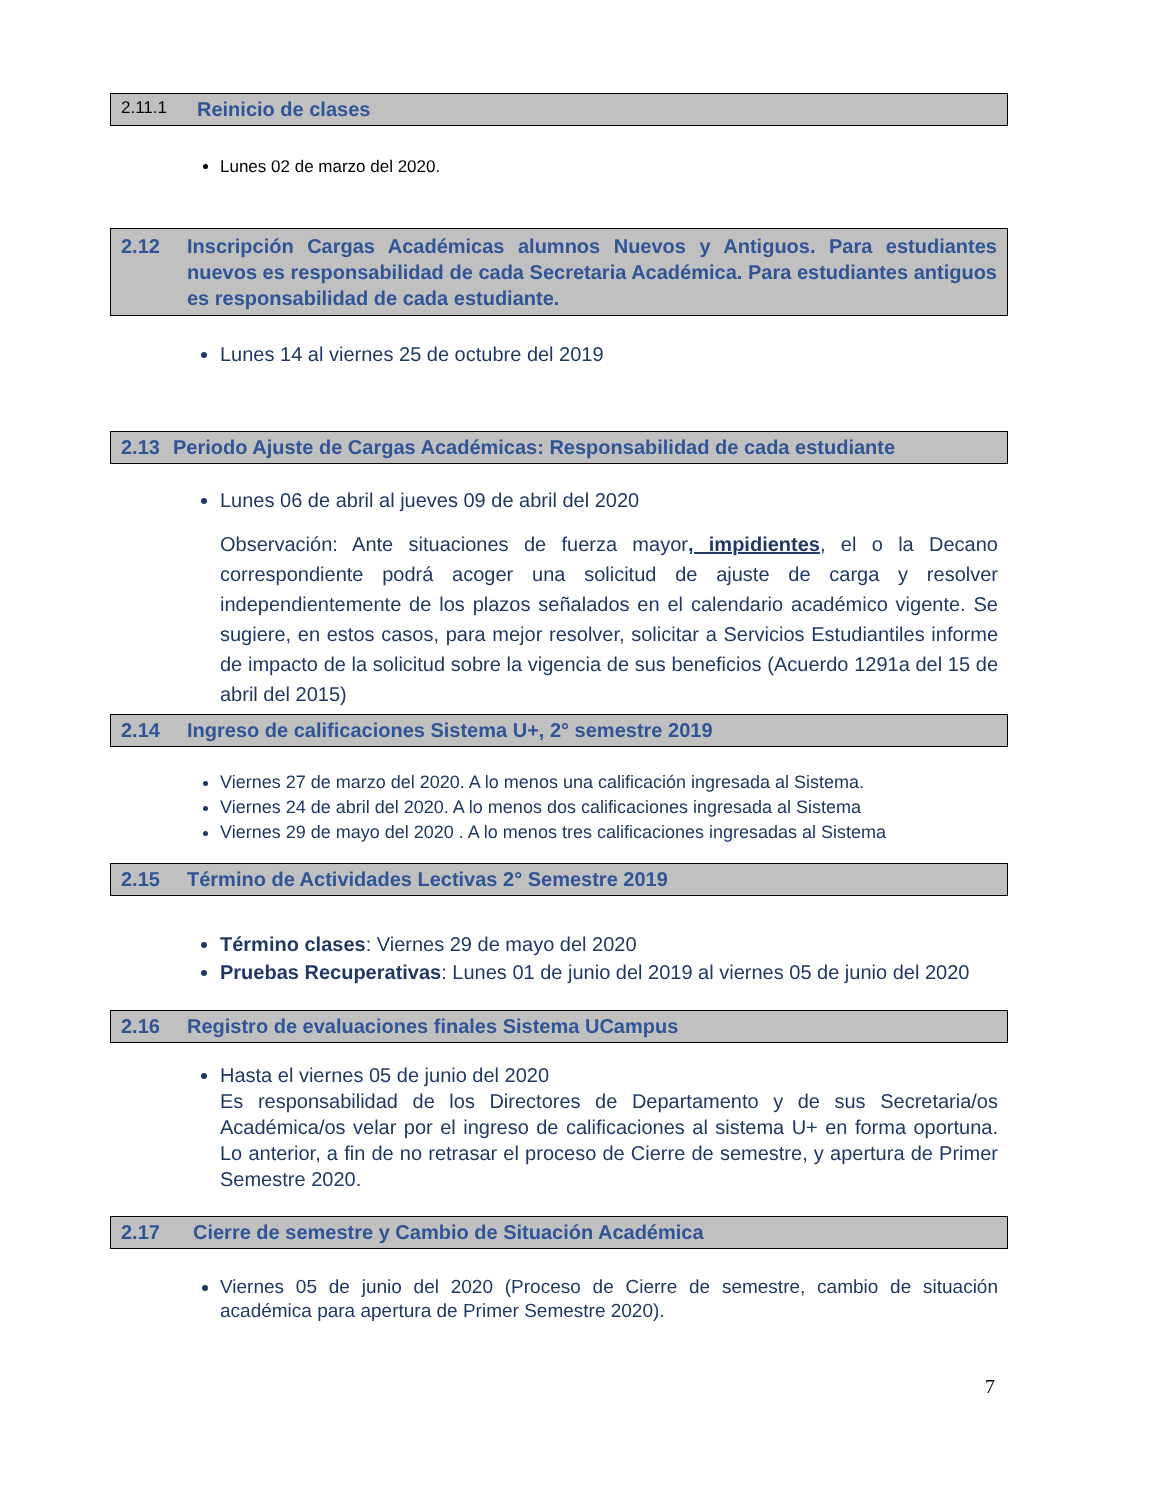2.11.1 Reinicio de clases
Lunes 02 de marzo del 2020.
2.12 Inscripción Cargas Académicas alumnos Nuevos y Antiguos. Para estudiantes nuevos es responsabilidad de cada Secretaria Académica. Para estudiantes antiguos es responsabilidad de cada estudiante.
Lunes 14 al viernes 25 de octubre del 2019
2.13 Periodo Ajuste de Cargas Académicas: Responsabilidad de cada estudiante
Lunes 06 de abril al jueves 09 de abril del 2020
Observación: Ante situaciones de fuerza mayor, impidientes, el o la Decano correspondiente podrá acoger una solicitud de ajuste de carga y resolver independientemente de los plazos señalados en el calendario académico vigente. Se sugiere, en estos casos, para mejor resolver, solicitar a Servicios Estudiantiles informe de impacto de la solicitud sobre la vigencia de sus beneficios (Acuerdo 1291a del 15 de abril del 2015)
2.14 Ingreso de calificaciones Sistema U+, 2° semestre 2019
Viernes 27 de marzo del 2020. A lo menos una calificación ingresada al Sistema.
Viernes 24 de abril del 2020. A lo menos dos calificaciones ingresada al Sistema
Viernes 29 de mayo del 2020 . A lo menos tres calificaciones ingresadas al Sistema
2.15 Término de Actividades Lectivas 2° Semestre 2019
Término clases: Viernes 29 de mayo del 2020
Pruebas Recuperativas: Lunes 01 de junio del 2019 al viernes 05 de junio del 2020
2.16 Registro de evaluaciones finales Sistema UCampus
Hasta el viernes 05 de junio del 2020
Es responsabilidad de los Directores de Departamento y de sus Secretaria/os Académica/os velar por el ingreso de calificaciones al sistema U+ en forma oportuna. Lo anterior, a fin de no retrasar el proceso de Cierre de semestre, y apertura de Primer Semestre 2020.
2.17 Cierre de semestre y Cambio de Situación Académica
Viernes 05 de junio del 2020 (Proceso de Cierre de semestre, cambio de situación académica para apertura de Primer Semestre 2020).
7